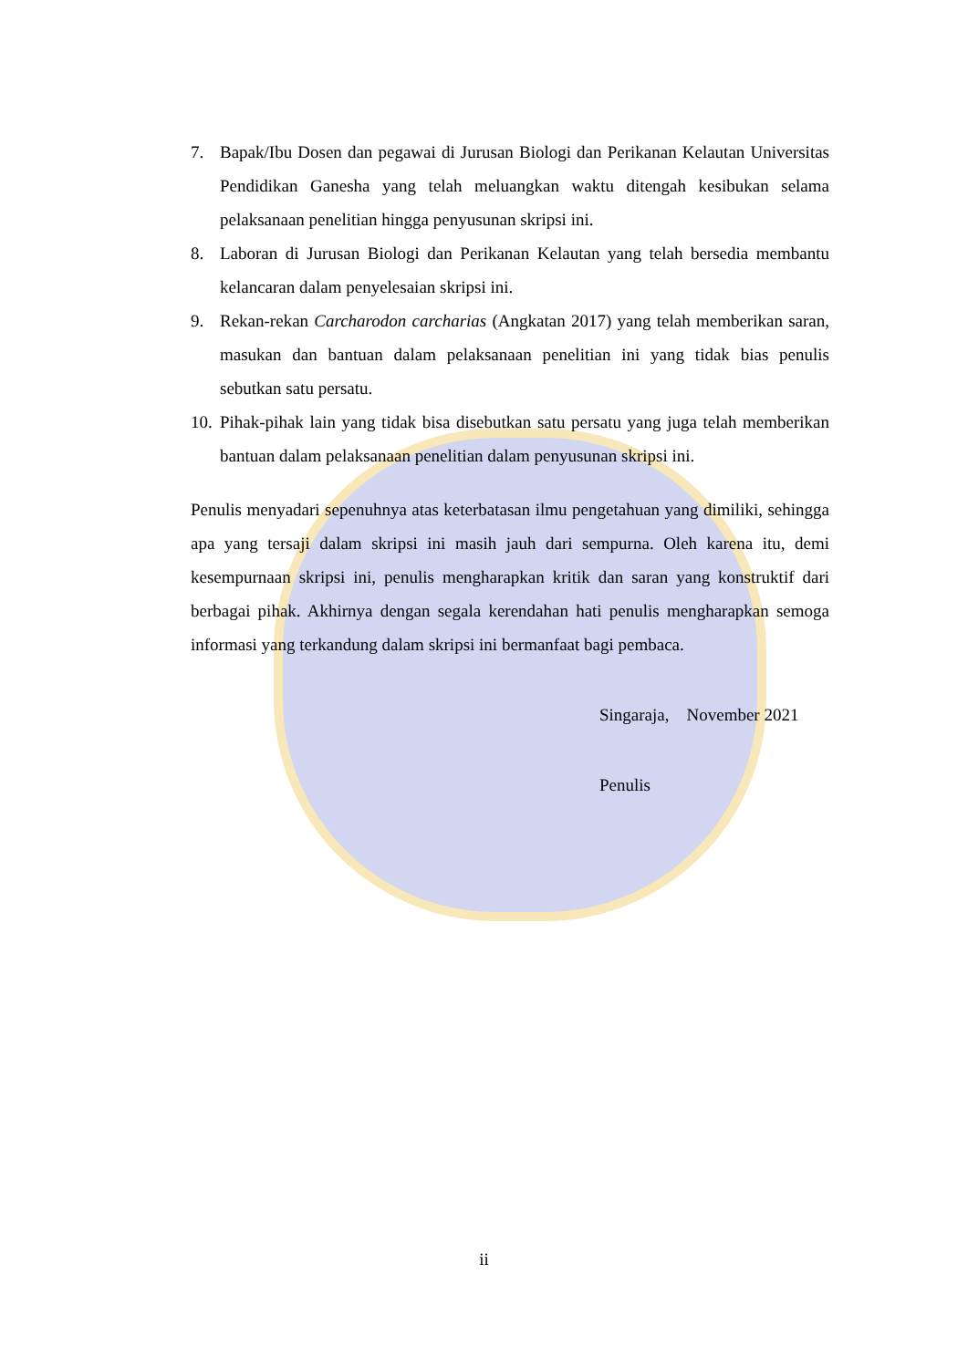7. Bapak/Ibu Dosen dan pegawai di Jurusan Biologi dan Perikanan Kelautan Universitas Pendidikan Ganesha yang telah meluangkan waktu ditengah kesibukan selama pelaksanaan penelitian hingga penyusunan skripsi ini.
8. Laboran di Jurusan Biologi dan Perikanan Kelautan yang telah bersedia membantu kelancaran dalam penyelesaian skripsi ini.
9. Rekan-rekan Carcharodon carcharias (Angkatan 2017) yang telah memberikan saran, masukan dan bantuan dalam pelaksanaan penelitian ini yang tidak bias penulis sebutkan satu persatu.
10. Pihak-pihak lain yang tidak bisa disebutkan satu persatu yang juga telah memberikan bantuan dalam pelaksanaan penelitian dalam penyusunan skripsi ini.
Penulis menyadari sepenuhnya atas keterbatasan ilmu pengetahuan yang dimiliki, sehingga apa yang tersaji dalam skripsi ini masih jauh dari sempurna. Oleh karena itu, demi kesempurnaan skripsi ini, penulis mengharapkan kritik dan saran yang konstruktif dari berbagai pihak. Akhirnya dengan segala kerendahan hati penulis mengharapkan semoga informasi yang terkandung dalam skripsi ini bermanfaat bagi pembaca.
Singaraja, November 2021
Penulis
ii